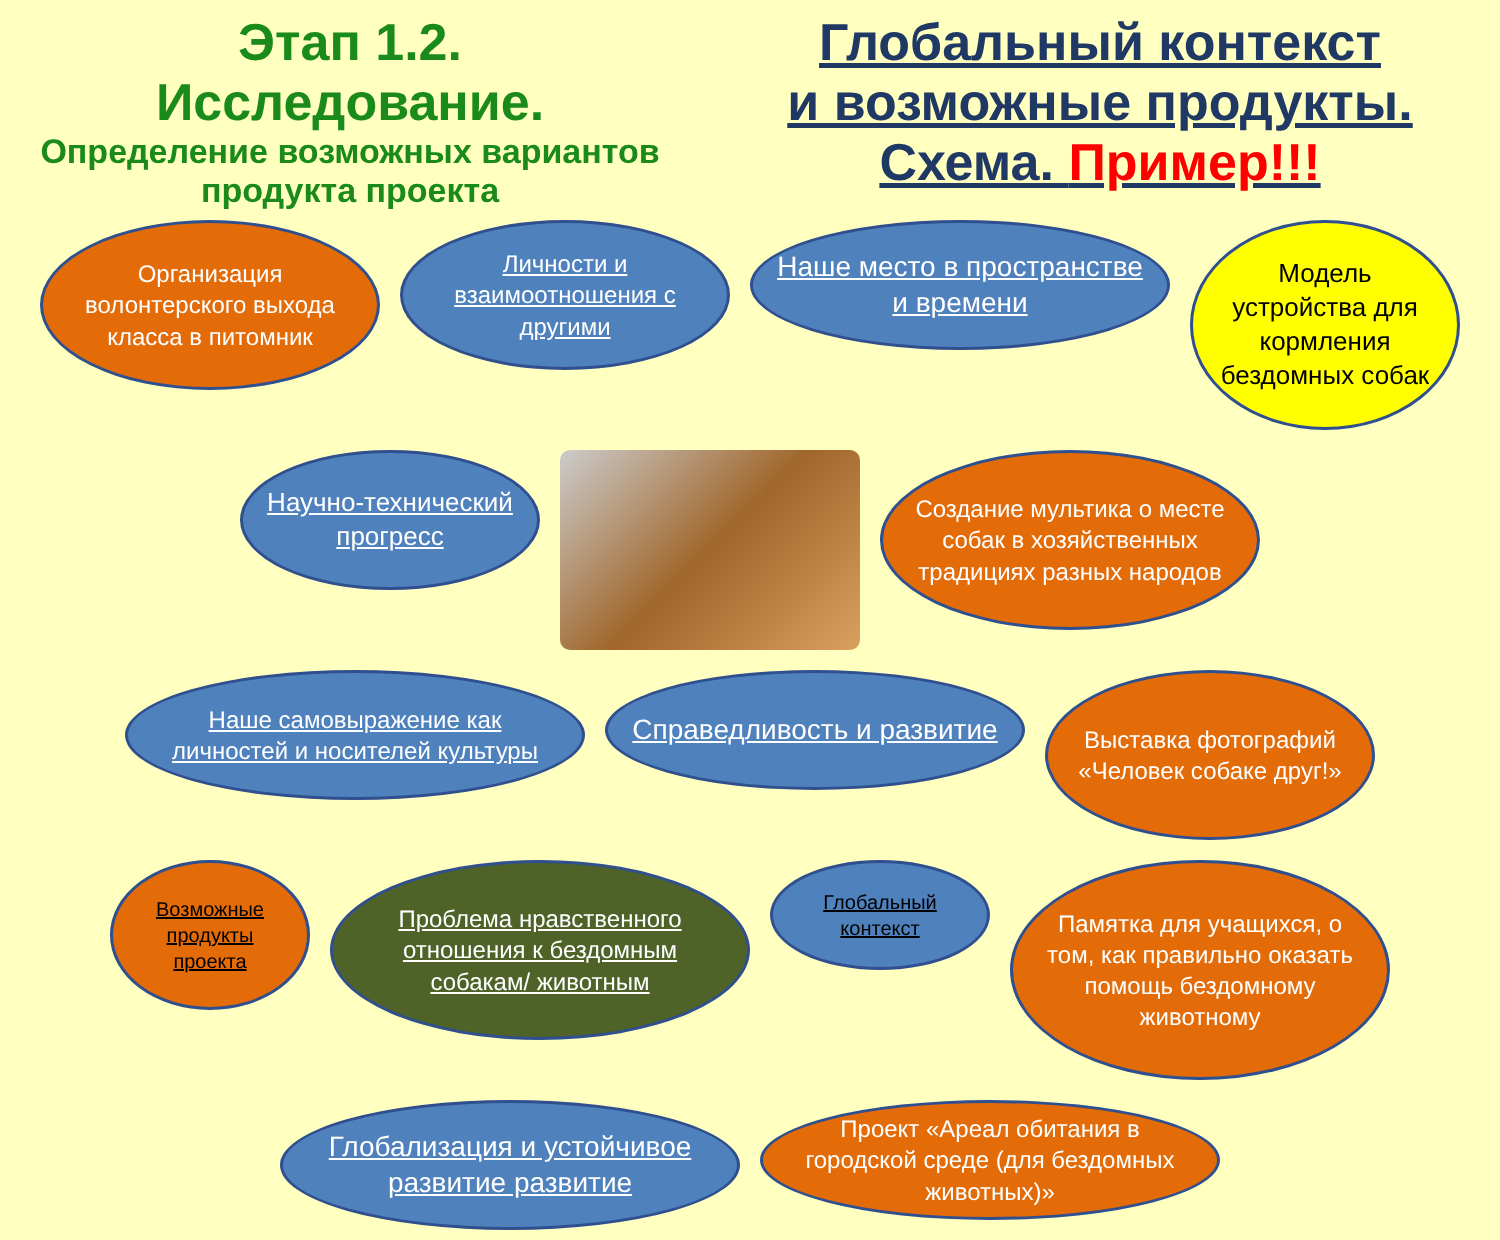Этап 1.2.
Исследование.
Определение возможных вариантов продукта проекта
Глобальный контекст
и возможные продукты.
Схема. Пример!!!
Организация волонтерского выхода класса в питомник
Личности и взаимоотношения с другими
Наше место в пространстве и времени
Модель устройства для кормления бездомных собак
Научно-технический прогресс
Создание мультика о месте собак в хозяйственных традициях разных народов
Наше самовыражение как личностей и носителей культуры
Справедливость и развитие
Выставка фотографий «Человек собаке друг!»
Возможные продукты проекта
Проблема нравственного отношения к бездомным собакам/ животным
Глобальный контекст
Памятка для учащихся, о том, как правильно оказать помощь бездомному животному
Глобализация и устойчивое развитие развитие
Проект «Ареал обитания в городской среде (для бездомных животных)»